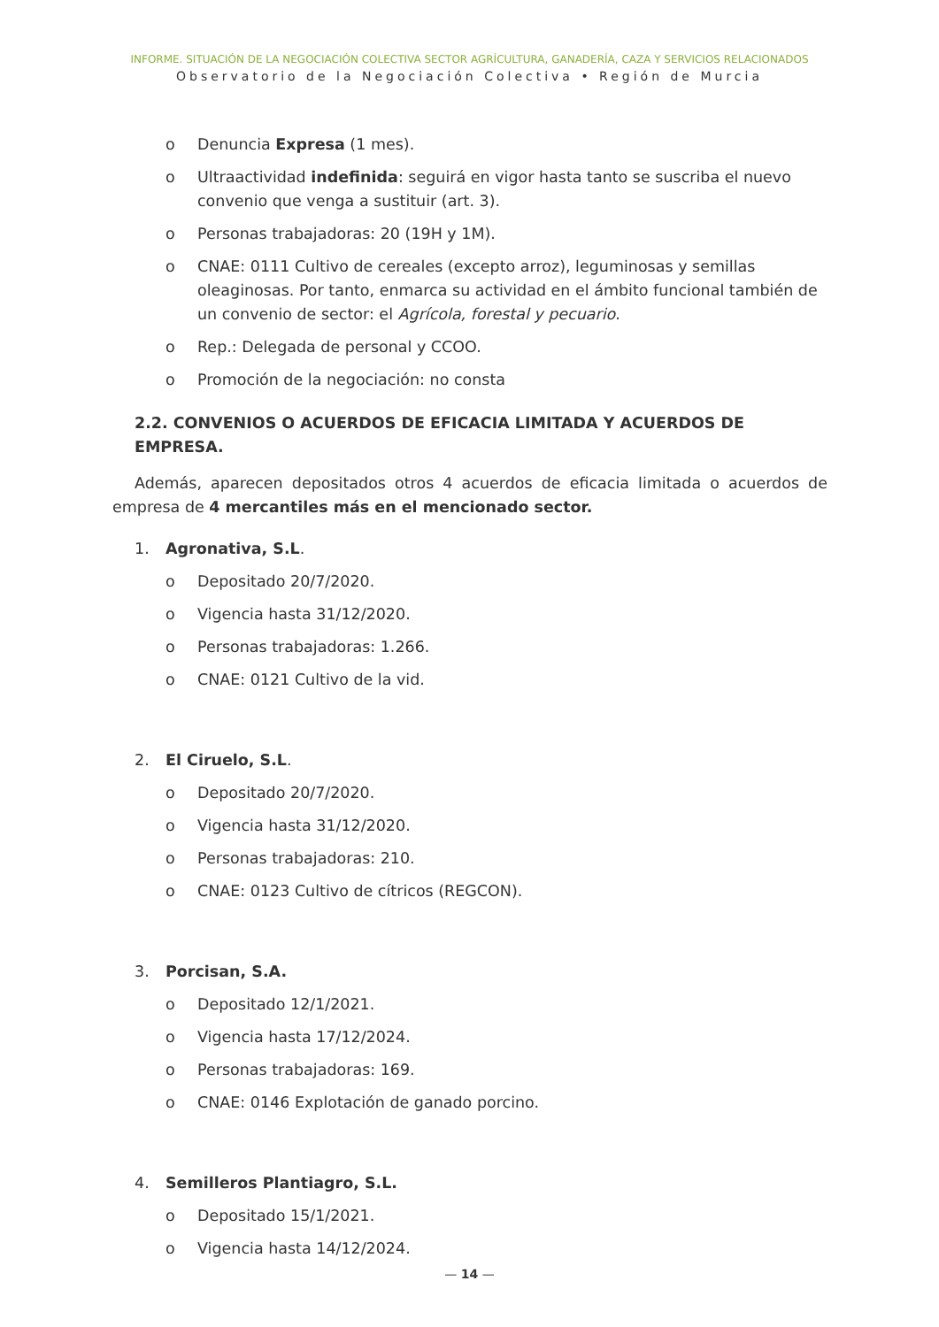INFORME. SITUACIÓN DE LA NEGOCIACIÓN COLECTIVA SECTOR AGRÍCULTURA, GANADERÍA, CAZA Y SERVICIOS RELACIONADOS
Observatorio de la Negociación Colectiva • Región de Murcia
o Denuncia Expresa (1 mes).
o Ultraactividad indefinida: seguirá en vigor hasta tanto se suscriba el nuevo convenio que venga a sustituir (art. 3).
o Personas trabajadoras: 20 (19H y 1M).
o CNAE: 0111 Cultivo de cereales (excepto arroz), leguminosas y semillas oleaginosas. Por tanto, enmarca su actividad en el ámbito funcional también de un convenio de sector: el Agrícola, forestal y pecuario.
o Rep.: Delegada de personal y CCOO.
o Promoción de la negociación: no consta
2.2. CONVENIOS O ACUERDOS DE EFICACIA LIMITADA Y ACUERDOS DE EMPRESA.
Además, aparecen depositados otros 4 acuerdos de eficacia limitada o acuerdos de empresa de 4 mercantiles más en el mencionado sector.
1. Agronativa, S.L.
o Depositado 20/7/2020.
o Vigencia hasta 31/12/2020.
o Personas trabajadoras: 1.266.
o CNAE: 0121 Cultivo de la vid.
2. El Ciruelo, S.L.
o Depositado 20/7/2020.
o Vigencia hasta 31/12/2020.
o Personas trabajadoras: 210.
o CNAE: 0123 Cultivo de cítricos (REGCON).
3. Porcisan, S.A.
o Depositado 12/1/2021.
o Vigencia hasta 17/12/2024.
o Personas trabajadoras: 169.
o CNAE: 0146 Explotación de ganado porcino.
4. Semilleros Plantiagro, S.L.
o Depositado 15/1/2021.
o Vigencia hasta 14/12/2024.
— 14 —